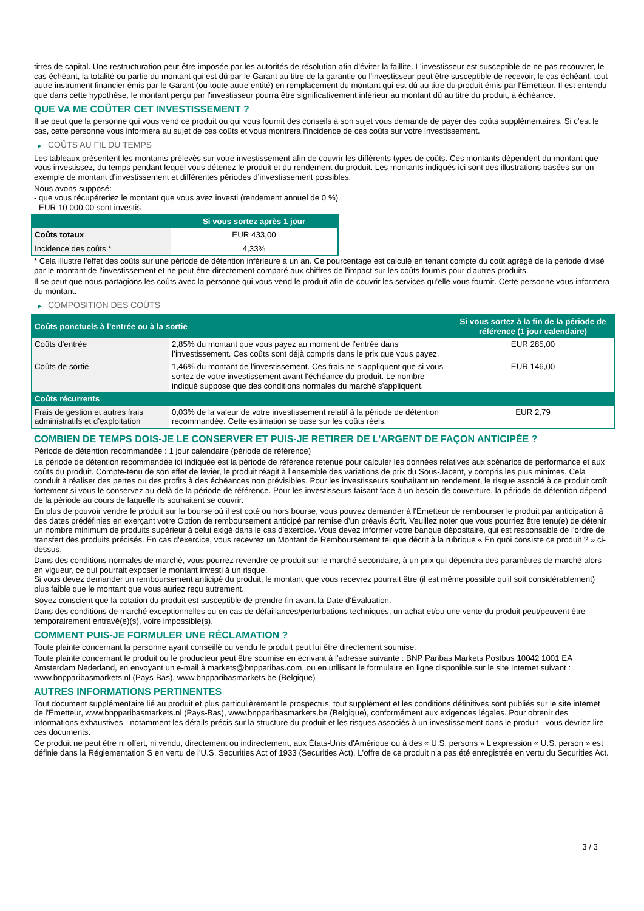titres de capital. Une restructuration peut être imposée par les autorités de résolution afin d'éviter la faillite. L'investisseur est susceptible de ne pas recouvrer, le cas échéant, la totalité ou partie du montant qui est dû par le Garant au titre de la garantie ou l'investisseur peut être susceptible de recevoir, le cas échéant, tout autre instrument financier émis par le Garant (ou toute autre entité) en remplacement du montant qui est dû au titre du produit émis par l'Emetteur. Il est entendu que dans cette hypothèse, le montant perçu par l'investisseur pourra être significativement inférieur au montant dû au titre du produit, à échéance.
QUE VA ME COÛTER CET INVESTISSEMENT ?
Il se peut que la personne qui vous vend ce produit ou qui vous fournit des conseils à son sujet vous demande de payer des coûts supplémentaires. Si c’est le cas, cette personne vous informera au sujet de ces coûts et vous montrera l’incidence de ces coûts sur votre investissement.
▶ COÛTS AU FIL DU TEMPS
Les tableaux présentent les montants prélevés sur votre investissement afin de couvrir les différents types de coûts. Ces montants dépendent du montant que vous investissez, du temps pendant lequel vous détenez le produit et du rendement du produit. Les montants indiqués ici sont des illustrations basées sur un exemple de montant d’investissement et différentes périodes d’investissement possibles.
Nous avons supposé:
- que vous récupéreriez le montant que vous avez investi (rendement annuel de 0 %)
- EUR 10 000,00 sont investis
| | Si vous sortez après 1 jour |
| --- | --- |
| Coûts totaux | EUR 433,00 |
| Incidence des coûts * | 4,33% |
* Cela illustre l'effet des coûts sur une période de détention inférieure à un an. Ce pourcentage est calculé en tenant compte du coût agrégé de la période divisé par le montant de l'investissement et ne peut être directement comparé aux chiffres de l'impact sur les coûts fournis pour d'autres produits.
Il se peut que nous partagions les coûts avec la personne qui vous vend le produit afin de couvrir les services qu’elle vous fournit. Cette personne vous informera du montant.
▶ COMPOSITION DES COÛTS
| Coûts ponctuels à l’entrée ou à la sortie | | Si vous sortez à la fin de la période de référence (1 jour calendaire) |
| --- | --- | --- |
| Coûts d'entrée | 2,85% du montant que vous payez au moment de l’entrée dans l’investissement. Ces coûts sont déjà compris dans le prix que vous payez. | EUR 285,00 |
| Coûts de sortie | 1,46% du montant de l'investissement. Ces frais ne s'appliquent que si vous sortez de votre investissement avant l'échéance du produit. Le nombre indiqué suppose que des conditions normales du marché s'appliquent. | EUR 146,00 |
| Coûts récurrents | | |
| Frais de gestion et autres frais administratifs et d’exploitation | 0,03% de la valeur de votre investissement relatif à la période de détention recommandée. Cette estimation se base sur les coûts réels. | EUR 2,79 |
COMBIEN DE TEMPS DOIS-JE LE CONSERVER ET PUIS-JE RETIRER DE L’ARGENT DE FAÇON ANTICIPÉE ?
Période de détention recommandée : 1 jour calendaire (période de référence)
La période de détention recommandée ici indiquée est la période de référence retenue pour calculer les données relatives aux scénarios de performance et aux coûts du produit. Compte-tenu de son effet de levier, le produit réagit à l’ensemble des variations de prix du Sous-Jacent, y compris les plus minimes. Cela conduit à réaliser des pertes ou des profits à des échéances non prévisibles. Pour les investisseurs souhaitant un rendement, le risque associé à ce produit croît fortement si vous le conservez au-delà de la période de référence. Pour les investisseurs faisant face à un besoin de couverture, la période de détention dépend de la période au cours de laquelle ils souhaitent se couvrir.
En plus de pouvoir vendre le produit sur la bourse où il est coté ou hors bourse, vous pouvez demander à l'Émetteur de rembourser le produit par anticipation à des dates prédéfinies en exerçant votre Option de remboursement anticipé par remise d'un préavis écrit. Veuillez noter que vous pourriez être tenu(e) de détenir un nombre minimum de produits supérieur à celui exigé dans le cas d'exercice. Vous devez informer votre banque dépositaire, qui est responsable de l'ordre de transfert des produits précisés. En cas d'exercice, vous recevrez un Montant de Remboursement tel que décrit à la rubrique « En quoi consiste ce produit ? » ci-dessus.
Dans des conditions normales de marché, vous pourrez revendre ce produit sur le marché secondaire, à un prix qui dépendra des paramètres de marché alors en vigueur, ce qui pourrait exposer le montant investi à un risque.
Si vous devez demander un remboursement anticipé du produit, le montant que vous recevrez pourrait être (il est même possible qu'il soit considérablement) plus faible que le montant que vous auriez reçu autrement.
Soyez conscient que la cotation du produit est susceptible de prendre fin avant la Date d'Évaluation.
Dans des conditions de marché exceptionnelles ou en cas de défaillances/perturbations techniques, un achat et/ou une vente du produit peut/peuvent être temporairement entravé(e)(s), voire impossible(s).
COMMENT PUIS-JE FORMULER UNE RÉCLAMATION ?
Toute plainte concernant la personne ayant conseillé ou vendu le produit peut lui être directement soumise.
Toute plainte concernant le produit ou le producteur peut être soumise en écrivant à l'adresse suivante : BNP Paribas Markets Postbus 10042 1001 EA Amsterdam Nederland, en envoyant un e-mail à markets@bnpparibas.com, ou en utilisant le formulaire en ligne disponible sur le site Internet suivant : www.bnpparibasmarkets.nl (Pays-Bas), www.bnpparibasmarkets.be (Belgique)
AUTRES INFORMATIONS PERTINENTES
Tout document supplémentaire lié au produit et plus particulièrement le prospectus, tout supplément et les conditions définitives sont publiés sur le site internet de l'Émetteur, www.bnpparibasmarkets.nl (Pays-Bas), www.bnpparibasmarkets.be (Belgique), conformément aux exigences légales. Pour obtenir des informations exhaustives - notamment les détails précis sur la structure du produit et les risques associés à un investissement dans le produit - vous devriez lire ces documents.
Ce produit ne peut être ni offert, ni vendu, directement ou indirectement, aux États-Unis d'Amérique ou à des « U.S. persons » L'expression « U.S. person » est définie dans la Réglementation S en vertu de l'U.S. Securities Act of 1933 (Securities Act). L'offre de ce produit n'a pas été enregistrée en vertu du Securities Act.
3 / 3